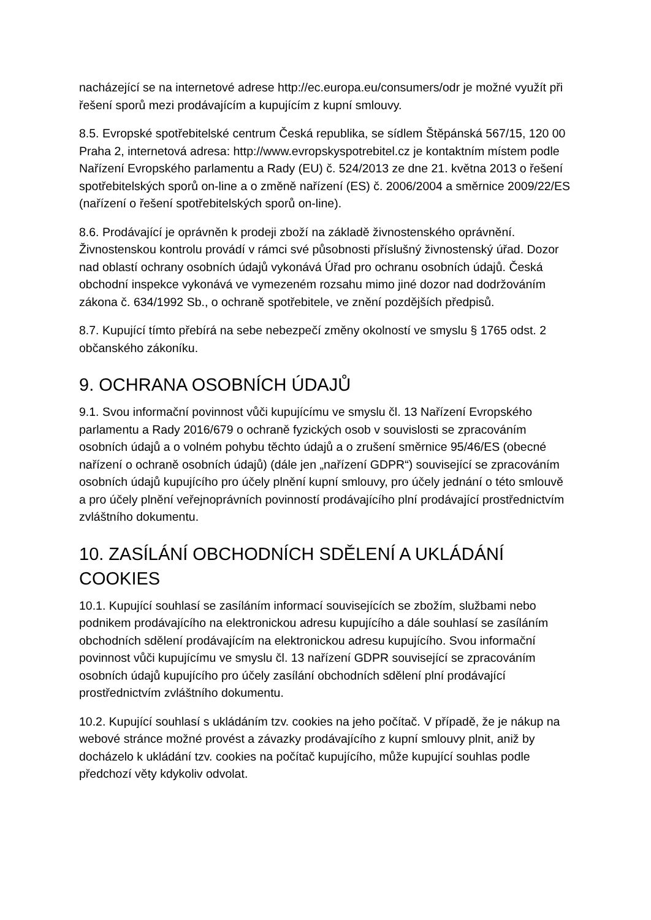nacházející se na internetové adrese http://ec.europa.eu/consumers/odr je možné využít při řešení sporů mezi prodávajícím a kupujícím z kupní smlouvy.
8.5. Evropské spotřebitelské centrum Česká republika, se sídlem Štěpánská 567/15, 120 00 Praha 2, internetová adresa: http://www.evropskyspotrebitel.cz je kontaktním místem podle Nařízení Evropského parlamentu a Rady (EU) č. 524/2013 ze dne 21. května 2013 o řešení spotřebitelských sporů on-line a o změně nařízení (ES) č. 2006/2004 a směrnice 2009/22/ES (nařízení o řešení spotřebitelských sporů on-line).
8.6. Prodávající je oprávněn k prodeji zboží na základě živnostenského oprávnění. Živnostenskou kontrolu provádí v rámci své působnosti příslušný živnostenský úřad. Dozor nad oblastí ochrany osobních údajů vykonává Úřad pro ochranu osobních údajů. Česká obchodní inspekce vykonává ve vymezeném rozsahu mimo jiné dozor nad dodržováním zákona č. 634/1992 Sb., o ochraně spotřebitele, ve znění pozdějších předpisů.
8.7. Kupující tímto přebírá na sebe nebezpečí změny okolností ve smyslu § 1765 odst. 2 občanského zákoníku.
9. OCHRANA OSOBNÍCH ÚDAJŮ
9.1. Svou informační povinnost vůči kupujícímu ve smyslu čl. 13 Nařízení Evropského parlamentu a Rady 2016/679 o ochraně fyzických osob v souvislosti se zpracováním osobních údajů a o volném pohybu těchto údajů a o zrušení směrnice 95/46/ES (obecné nařízení o ochraně osobních údajů) (dále jen „nařízení GDPR“) související se zpracováním osobních údajů kupujícího pro účely plnění kupní smlouvy, pro účely jednání o této smlouvě a pro účely plnění veřejnoprávních povinností prodávajícího plní prodávající prostřednictvím zvláštního dokumentu.
10. ZASÍLÁNÍ OBCHODNÍCH SDĚLENÍ A UKLÁDÁNÍ COOKIES
10.1. Kupující souhlasí se zasíláním informací souvisejících se zbožím, službami nebo podnikem prodávajícího na elektronickou adresu kupujícího a dále souhlasí se zasíláním obchodních sdělení prodávajícím na elektronickou adresu kupujícího. Svou informační povinnost vůči kupujícímu ve smyslu čl. 13 nařízení GDPR související se zpracováním osobních údajů kupujícího pro účely zasílání obchodních sdělení plní prodávající prostřednictvím zvláštního dokumentu.
10.2. Kupující souhlasí s ukládáním tzv. cookies na jeho počítač. V případě, že je nákup na webové stránce možné provést a závazky prodávajícího z kupní smlouvy plnit, aniž by docházelo k ukládání tzv. cookies na počítač kupujícího, může kupující souhlas podle předchozí věty kdykoliv odvolat.